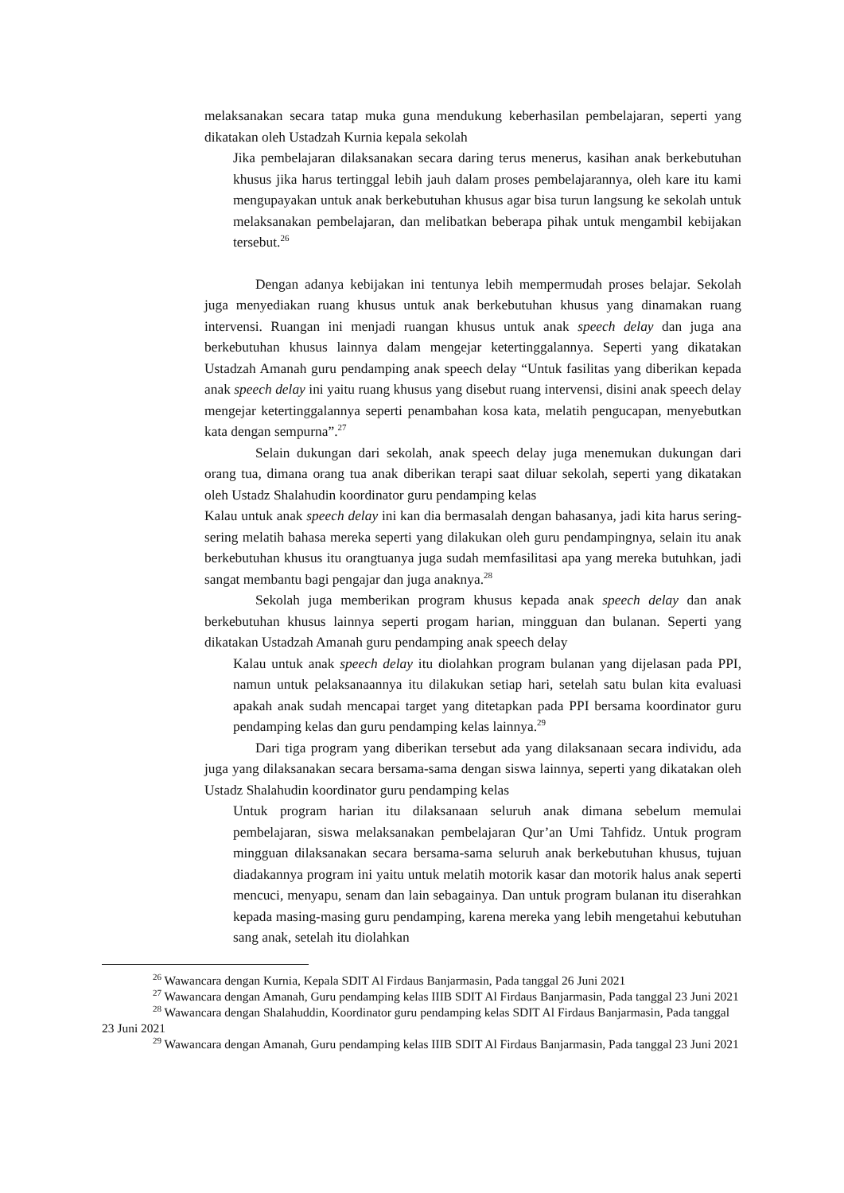melaksanakan secara tatap muka guna mendukung keberhasilan pembelajaran, seperti yang dikatakan oleh Ustadzah Kurnia kepala sekolah
Jika pembelajaran dilaksanakan secara daring terus menerus, kasihan anak berkebutuhan khusus jika harus tertinggal lebih jauh dalam proses pembelajarannya, oleh kare itu kami mengupayakan untuk anak berkebutuhan khusus agar bisa turun langsung ke sekolah untuk melaksanakan pembelajaran, dan melibatkan beberapa pihak untuk mengambil kebijakan tersebut.<sup>26</sup>
Dengan adanya kebijakan ini tentunya lebih mempermudah proses belajar. Sekolah juga menyediakan ruang khusus untuk anak berkebutuhan khusus yang dinamakan ruang intervensi. Ruangan ini menjadi ruangan khusus untuk anak speech delay dan juga ana berkebutuhan khusus lainnya dalam mengejar ketertinggalannya. Seperti yang dikatakan Ustadzah Amanah guru pendamping anak speech delay “Untuk fasilitas yang diberikan kepada anak speech delay ini yaitu ruang khusus yang disebut ruang intervensi, disini anak speech delay mengejar ketertinggalannya seperti penambahan kosa kata, melatih pengucapan, menyebutkan kata dengan sempurna”.<sup>27</sup>
Selain dukungan dari sekolah, anak speech delay juga menemukan dukungan dari orang tua, dimana orang tua anak diberikan terapi saat diluar sekolah, seperti yang dikatakan oleh Ustadz Shalahudin koordinator guru pendamping kelas
Kalau untuk anak speech delay ini kan dia bermasalah dengan bahasanya, jadi kita harus sering-sering melatih bahasa mereka seperti yang dilakukan oleh guru pendampingnya, selain itu anak berkebutuhan khusus itu orangtuanya juga sudah memfasilitasi apa yang mereka butuhkan, jadi sangat membantu bagi pengajar dan juga anaknya.<sup>28</sup>
Sekolah juga memberikan program khusus kepada anak speech delay dan anak berkebutuhan khusus lainnya seperti progam harian, mingguan dan bulanan. Seperti yang dikatakan Ustadzah Amanah guru pendamping anak speech delay
Kalau untuk anak speech delay itu diolahkan program bulanan yang dijelasan pada PPI, namun untuk pelaksanaannya itu dilakukan setiap hari, setelah satu bulan kita evaluasi apakah anak sudah mencapai target yang ditetapkan pada PPI bersama koordinator guru pendamping kelas dan guru pendamping kelas lainnya.<sup>29</sup>
Dari tiga program yang diberikan tersebut ada yang dilaksanaan secara individu, ada juga yang dilaksanakan secara bersama-sama dengan siswa lainnya, seperti yang dikatakan oleh Ustadz Shalahudin koordinator guru pendamping kelas
Untuk program harian itu dilaksanaan seluruh anak dimana sebelum memulai pembelajaran, siswa melaksanakan pembelajaran Qur’an Umi Tahfidz. Untuk program mingguan dilaksanakan secara bersama-sama seluruh anak berkebutuhan khusus, tujuan diadakannya program ini yaitu untuk melatih motorik kasar dan motorik halus anak seperti mencuci, menyapu, senam dan lain sebagainya. Dan untuk program bulanan itu diserahkan kepada masing-masing guru pendamping, karena mereka yang lebih mengetahui kebutuhan sang anak, setelah itu diolahkan
<sup>26</sup> Wawancara dengan Kurnia, Kepala SDIT Al Firdaus Banjarmasin, Pada tanggal 26 Juni 2021
<sup>27</sup> Wawancara dengan Amanah, Guru pendamping kelas IIIB SDIT Al Firdaus Banjarmasin, Pada tanggal 23 Juni 2021
<sup>28</sup> Wawancara dengan Shalahuddin, Koordinator guru pendamping kelas SDIT Al Firdaus Banjarmasin, Pada tanggal 23 Juni 2021
<sup>29</sup> Wawancara dengan Amanah, Guru pendamping kelas IIIB SDIT Al Firdaus Banjarmasin, Pada tanggal 23 Juni 2021